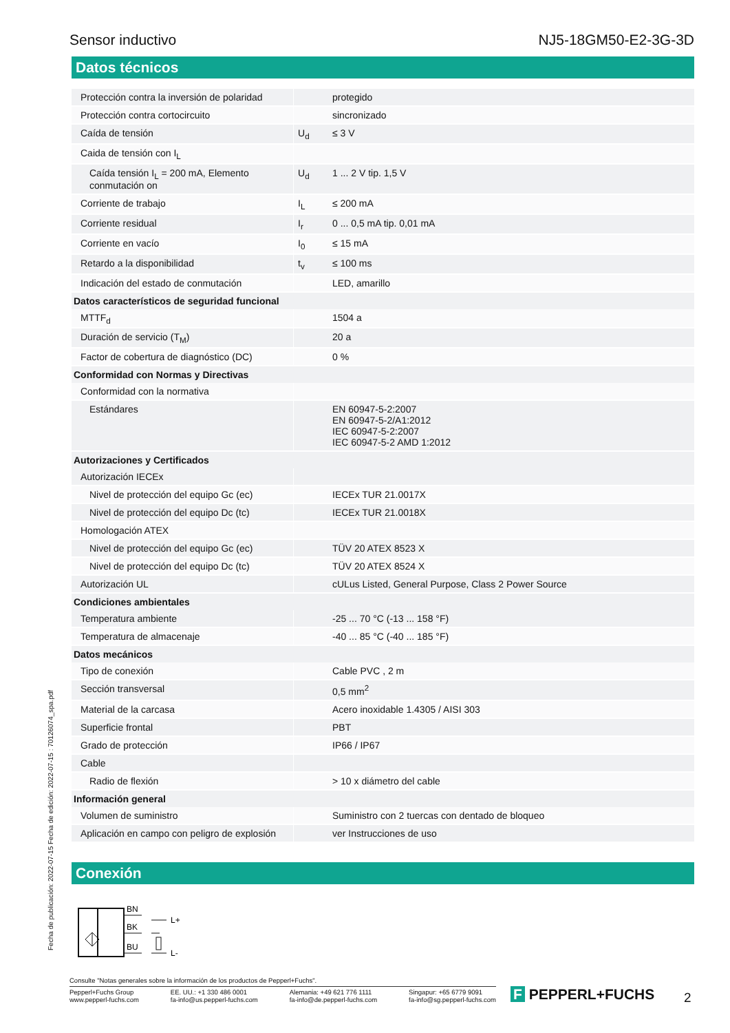Sensor inductivo NJ5-18GM50-E2-3G-3D
Datos técnicos
| Protección contra la inversión de polaridad | | protegido |
| Protección contra cortocircuito | | sincronizado |
| Caída de tensión | U<sub>d</sub> | ≤ 3 V |
| Caida de tensión con I<sub>L</sub> | | |
| Caída tensión I<sub>L</sub> = 200 mA, Elemento conmutación on | U<sub>d</sub> | 1 ... 2 V tip. 1,5 V |
| Corriente de trabajo | I<sub>L</sub> | ≤ 200 mA |
| Corriente residual | I<sub>r</sub> | 0 ... 0,5 mA tip. 0,01 mA |
| Corriente en vacío | I<sub>0</sub> | ≤ 15 mA |
| Retardo a la disponibilidad | t<sub>v</sub> | ≤ 100 ms |
| Indicación del estado de conmutación | | LED, amarillo |
| Datos característicos de seguridad funcional | | |
| MTTF<sub>d</sub> | | 1504 a |
| Duración de servicio (T<sub>M</sub>) | | 20 a |
| Factor de cobertura de diagnóstico (DC) | | 0 % |
| Conformidad con Normas y Directivas | | |
| Conformidad con la normativa | | |
| Estándares | | EN 60947-5-2:2007 EN 60947-5-2/A1:2012 IEC 60947-5-2:2007 IEC 60947-5-2 AMD 1:2012 |
| Autorizaciones y Certificados | | |
| Autorización IECEx | | |
| Nivel de protección del equipo Gc (ec) | | IECEx TUR 21.0017X |
| Nivel de protección del equipo Dc (tc) | | IECEx TUR 21.0018X |
| Homologación ATEX | | |
| Nivel de protección del equipo Gc (ec) | | TÜV 20 ATEX 8523 X |
| Nivel de protección del equipo Dc (tc) | | TÜV 20 ATEX 8524 X |
| Autorización UL | | cULus Listed, General Purpose, Class 2 Power Source |
| Condiciones ambientales | | |
| Temperatura ambiente | | -25 ... 70 °C (-13 ... 158 °F) |
| Temperatura de almacenaje | | -40 ... 85 °C (-40 ... 185 °F) |
| Datos mecánicos | | |
| Tipo de conexión | | Cable PVC , 2 m |
| Sección transversal | | 0,5 mm<sup>2</sup> |
| Material de la carcasa | | Acero inoxidable 1.4305 / AISI 303 |
| Superficie frontal | | PBT |
| Grado de protección | | IP66 / IP67 |
| Cable | | |
| Radio de flexión | | > 10 x diámetro del cable |
| Información general | | |
| Volumen de suministro | | Suministro con 2 tuercas con dentado de bloqueo |
| Aplicación en campo con peligro de explosión | | ver Instrucciones de uso |
Conexión
BN
BK
BU
L+
L-
Fecha de publicación: 2022-07-15 Fecha de edición: 2022-07-15 : 70126074_spa.pdf
Consulte "Notas generales sobre la información de los productos de Pepperl+Fuchs".
Pepperl+Fuchs Group
www.pepperl-fuchs.com EE. UU.: +1 330 486 0001
fa-info@us.pepperl-fuchs.com Alemania: +49 621 776 1111
fa-info@de.pepperl-fuchs.com Singapur: +65 6779 9091
fa-info@sg.pepperl-fuchs.com
F PEPPERL+FUCHS 2